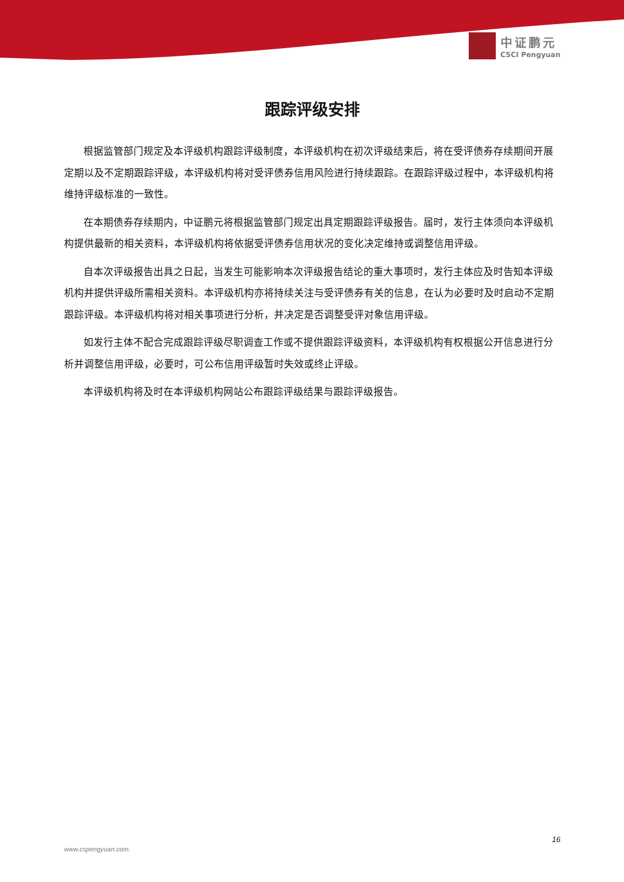中证鹏元
CSCI Pengyuan
跟踪评级安排
根据监管部门规定及本评级机构跟踪评级制度，本评级机构在初次评级结束后，将在受评债券存续期间开展定期以及不定期跟踪评级，本评级机构将对受评债券信用风险进行持续跟踪。在跟踪评级过程中，本评级机构将维持评级标准的一致性。
在本期债券存续期内，中证鹏元将根据监管部门规定出具定期跟踪评级报告。届时，发行主体须向本评级机构提供最新的相关资料，本评级机构将依据受评债券信用状况的变化决定维持或调整信用评级。
自本次评级报告出具之日起，当发生可能影响本次评级报告结论的重大事项时，发行主体应及时告知本评级机构并提供评级所需相关资料。本评级机构亦将持续关注与受评债券有关的信息，在认为必要时及时启动不定期跟踪评级。本评级机构将对相关事项进行分析，并决定是否调整受评对象信用评级。
如发行主体不配合完成跟踪评级尽职调查工作或不提供跟踪评级资料，本评级机构有权根据公开信息进行分析并调整信用评级，必要时，可公布信用评级暂时失效或终止评级。
本评级机构将及时在本评级机构网站公布跟踪评级结果与跟踪评级报告。
16
www.cspengyuan.com.